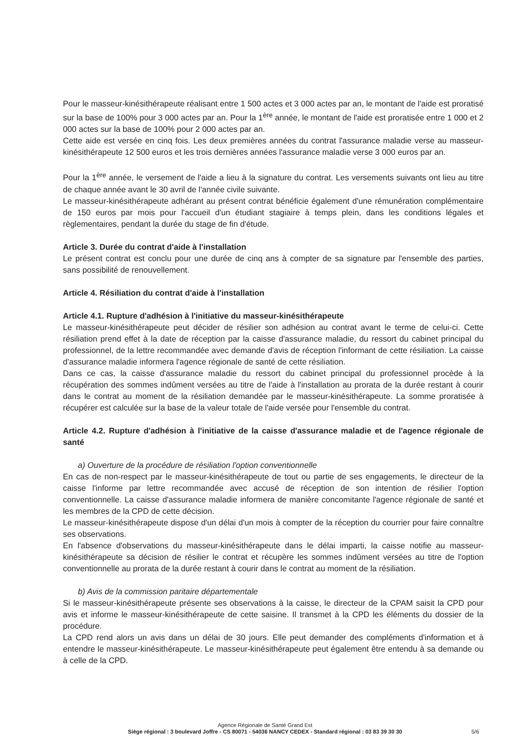Pour le masseur-kinésithérapeute réalisant entre 1 500 actes et 3 000 actes par an, le montant de l'aide est proratisé sur la base de 100% pour 3 000 actes par an. Pour la 1<sup>ère</sup> année, le montant de l'aide est proratisée entre 1 000 et 2 000 actes sur la base de 100% pour 2 000 actes par an.
Cette aide est versée en cinq fois. Les deux premières années du contrat l'assurance maladie verse au masseur-kinésithérapeute 12 500 euros et les trois dernières années l'assurance maladie verse 3 000 euros par an.
Pour la 1<sup>ère</sup> année, le versement de l'aide a lieu à la signature du contrat. Les versements suivants ont lieu au titre de chaque année avant le 30 avril de l'année civile suivante.
Le masseur-kinésithérapeute adhérant au présent contrat bénéficie également d'une rémunération complémentaire de 150 euros par mois pour l'accueil d'un étudiant stagiaire à temps plein, dans les conditions légales et règlementaires, pendant la durée du stage de fin d'étude.
Article 3. Durée du contrat d'aide à l'installation
Le présent contrat est conclu pour une durée de cinq ans à compter de sa signature par l'ensemble des parties, sans possibilité de renouvellement.
Article 4. Résiliation du contrat d'aide à l'installation
Article 4.1. Rupture d'adhésion à l'initiative du masseur-kinésithérapeute
Le masseur-kinésithérapeute peut décider de résilier son adhésion au contrat avant le terme de celui-ci. Cette résiliation prend effet à la date de réception par la caisse d'assurance maladie, du ressort du cabinet principal du professionnel, de la lettre recommandée avec demande d'avis de réception l'informant de cette résiliation. La caisse d'assurance maladie informera l'agence régionale de santé de cette résiliation.
Dans ce cas, la caisse d'assurance maladie du ressort du cabinet principal du professionnel procède à la récupération des sommes indûment versées au titre de l'aide à l'installation au prorata de la durée restant à courir dans le contrat au moment de la résiliation demandée par le masseur-kinésithérapeute. La somme proratisée à récupérer est calculée sur la base de la valeur totale de l'aide versée pour l'ensemble du contrat.
Article 4.2. Rupture d'adhésion à l'initiative de la caisse d'assurance maladie et de l'agence régionale de santé
a) Ouverture de la procédure de résiliation l'option conventionnelle
En cas de non-respect par le masseur-kinésithérapeute de tout ou partie de ses engagements, le directeur de la caisse l'informe par lettre recommandée avec accusé de réception de son intention de résilier l'option conventionnelle. La caisse d'assurance maladie informera de manière concomitante l'agence régionale de santé et les membres de la CPD de cette décision.
Le masseur-kinésithérapeute dispose d'un délai d'un mois à compter de la réception du courrier pour faire connaître ses observations.
En l'absence d'observations du masseur-kinésithérapeute dans le délai imparti, la caisse notifie au masseur-kinésithérapeute sa décision de résilier le contrat et récupère les sommes indûment versées au titre de l'option conventionnelle au prorata de la durée restant à courir dans le contrat au moment de la résiliation.
b) Avis de la commission paritaire départementale
Si le masseur-kinésithérapeute présente ses observations à la caisse, le directeur de la CPAM saisit la CPD pour avis et informe le masseur-kinésithérapeute de cette saisine. Il transmet à la CPD les éléments du dossier de la procédure.
La CPD rend alors un avis dans un délai de 30 jours. Elle peut demander des compléments d'information et à entendre le masseur-kinésithérapeute. Le masseur-kinésithérapeute peut également être entendu à sa demande ou à celle de la CPD.
Agence Régionale de Santé Grand Est
Siège régional : 3 boulevard Joffre - CS 80071 - 54036 NANCY CEDEX - Standard régional : 03 83 39 30 30
5/6